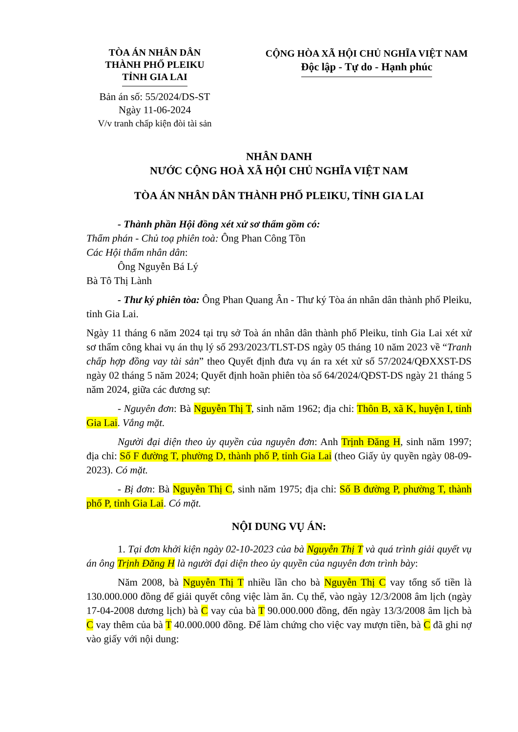TÒA ÁN NHÂN DÂN
THÀNH PHỐ PLEIKU
TỈNH GIA LAI
Bản án số: 55/2024/DS-ST
Ngày 11-06-2024
V/v tranh chấp kiện đòi tài sản
CỘNG HÒA XÃ HỘI CHỦ NGHĨA VIỆT NAM
Độc lập - Tự do - Hạnh phúc
NHÂN DANH
NƯỚC CỘNG HOÀ XÃ HỘI CHỦ NGHĨA VIỆT NAM
TÒA ÁN NHÂN DÂN THÀNH PHỐ PLEIKU, TỈNH GIA LAI
- Thành phần Hội đồng xét xử sơ thẩm gồm có:
Thẩm phán - Chủ toạ phiên toà: Ông Phan Công Tồn
Các Hội thẩm nhân dân:
Ông Nguyễn Bá Lý
Bà Tô Thị Lành
- Thư ký phiên tòa: Ông Phan Quang Ân - Thư ký Tòa án nhân dân thành phố Pleiku, tỉnh Gia Lai.
Ngày 11 tháng 6 năm 2024 tại trụ sở Toà án nhân dân thành phố Pleiku, tỉnh Gia Lai xét xử sơ thẩm công khai vụ án thụ lý số 293/2023/TLST-DS ngày 05 tháng 10 năm 2023 về “Tranh chấp hợp đồng vay tài sản” theo Quyết định đưa vụ án ra xét xử số 57/2024/QĐXXST-DS ngày 02 tháng 5 năm 2024; Quyết định hoãn phiên tòa số 64/2024/QĐST-DS ngày 21 tháng 5 năm 2024, giữa các đương sự:
- Nguyên đơn: Bà Nguyễn Thị T, sinh năm 1962; địa chỉ: Thôn B, xã K, huyện I, tỉnh Gia Lai. Vắng mặt.
Người đại diện theo ủy quyền của nguyên đơn: Anh Trịnh Đăng H, sinh năm 1997; địa chỉ: Số F đường T, phường D, thành phố P, tỉnh Gia Lai (theo Giấy ủy quyền ngày 08-09-2023). Có mặt.
- Bị đơn: Bà Nguyễn Thị C, sinh năm 1975; địa chỉ: Số B đường P, phường T, thành phố P, tỉnh Gia Lai. Có mặt.
NỘI DUNG VỤ ÁN:
1. Tại đơn khởi kiện ngày 02-10-2023 của bà Nguyễn Thị T và quá trình giải quyết vụ án ông Trịnh Đăng H là người đại diện theo ủy quyền của nguyên đơn trình bày:
Năm 2008, bà Nguyễn Thị T nhiều lần cho bà Nguyễn Thị C vay tổng số tiền là 130.000.000 đồng để giải quyết công việc làm ăn. Cụ thể, vào ngày 12/3/2008 âm lịch (ngày 17-04-2008 dương lịch) bà C vay của bà T 90.000.000 đồng, đến ngày 13/3/2008 âm lịch bà C vay thêm của bà T 40.000.000 đồng. Để làm chứng cho việc vay mượn tiền, bà C đã ghi nợ vào giấy với nội dung: